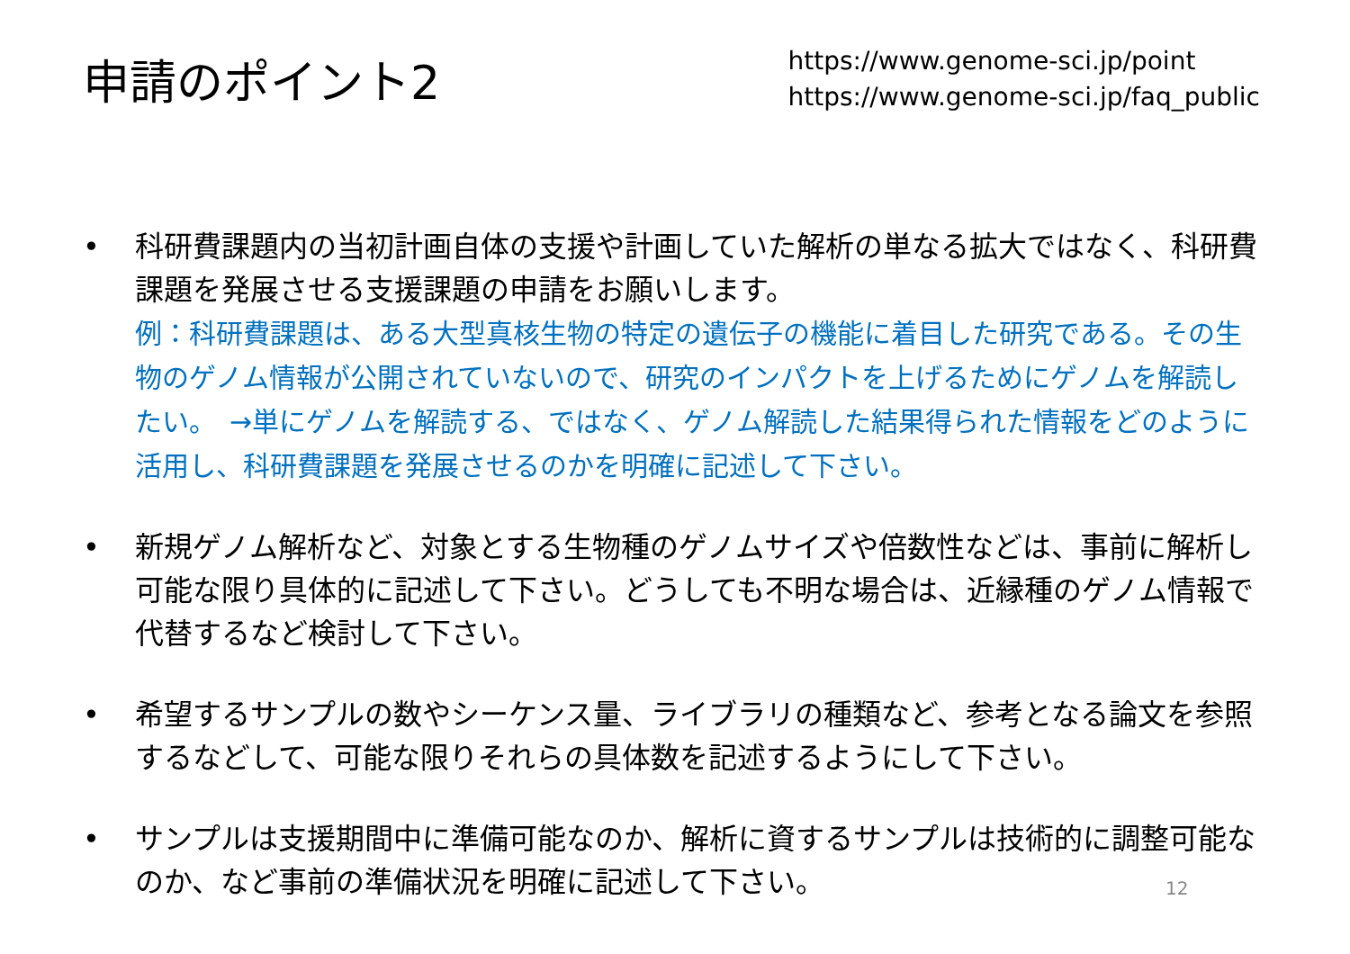申請のポイント2
https://www.genome-sci.jp/point
https://www.genome-sci.jp/faq_public
• 科研費課題内の当初計画自体の支援や計画していた解析の単なる拡大ではなく、科研費課題を発展させる支援課題の申請をお願いします。
例：科研費課題は、ある大型真核生物の特定の遺伝子の機能に着目した研究である。その生物のゲノム情報が公開されていないので、研究のインパクトを上げるためにゲノムを解読したい。　→単にゲノムを解読する、ではなく、ゲノム解読した結果得られた情報をどのように活用し、科研費課題を発展させるのかを明確に記述して下さい。
• 新規ゲノム解析など、対象とする生物種のゲノムサイズや倍数性などは、事前に解析し可能な限り具体的に記述して下さい。どうしても不明な場合は、近縁種のゲノム情報で代替するなど検討して下さい。
• 希望するサンプルの数やシーケンス量、ライブラリの種類など、参考となる論文を参照するなどして、可能な限りそれらの具体数を記述するようにして下さい。
• サンプルは支援期間中に準備可能なのか、解析に資するサンプルは技術的に調整可能なのか、など事前の準備状況を明確に記述して下さい。
12